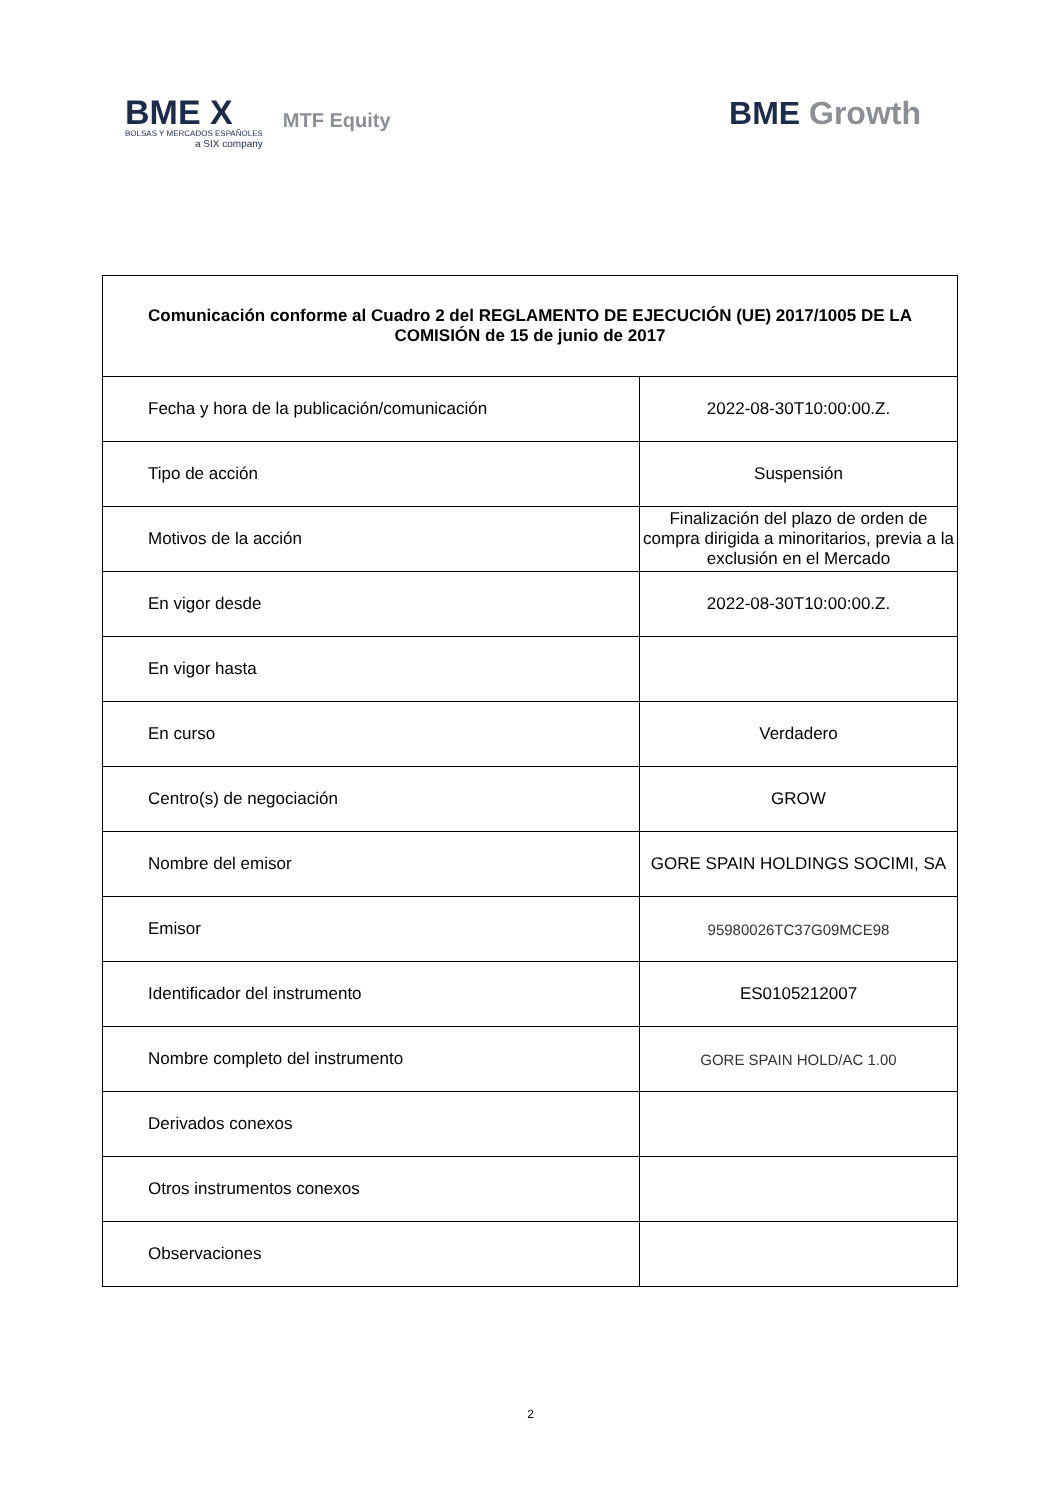BME X
BOLSAS Y MERCADOS ESPAÑOLES
a SIX company
MTF Equity
BME Growth
| Comunicación conforme al Cuadro 2 del REGLAMENTO DE EJECUCIÓN (UE) 2017/1005 DE LA COMISIÓN de 15 de junio de 2017 | |
| Fecha y hora de la publicación/comunicación | 2022-08-30T10:00:00.Z. |
| Tipo de acción | Suspensión |
| Motivos de la acción | Finalización del plazo de orden de compra dirigida a minoritarios, previa a la exclusión en el Mercado |
| En vigor desde | 2022-08-30T10:00:00.Z. |
| En vigor hasta | |
| En curso | Verdadero |
| Centro(s) de negociación | GROW |
| Nombre del emisor | GORE SPAIN HOLDINGS SOCIMI, SA |
| Emisor | 95980026TC37G09MCE98 |
| Identificador del instrumento | ES0105212007 |
| Nombre completo del instrumento | GORE SPAIN HOLD/AC 1.00 |
| Derivados conexos | |
| Otros instrumentos conexos | |
| Observaciones | |
2